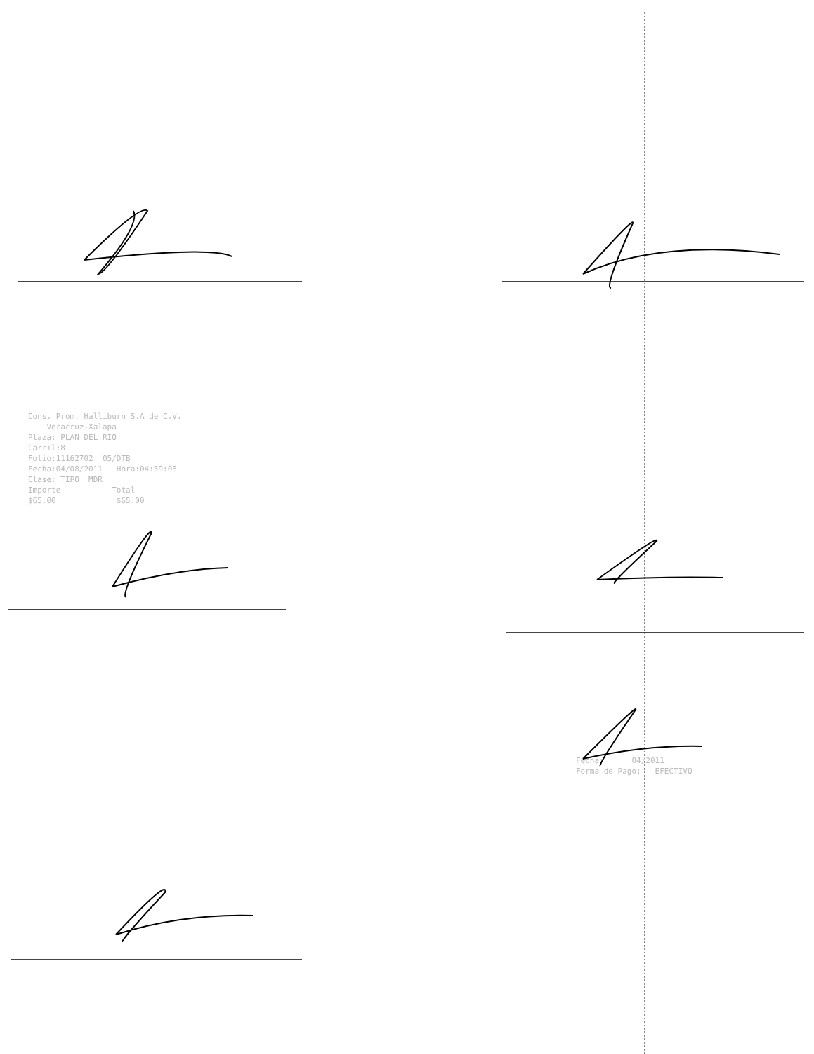Cons. Prom. Halliburn S.A de C.V. Veracruz-Xalapa Plaza: PLAN DEL RIO Carril:8 Folio:11162702 05/DTB Fecha:04/08/2011 Hora:04:59:08 Clase: TIPO MDR Importe Total $65.00 $65.00
Fecha: 04/2011 Forma de Pago: EFECTIVO